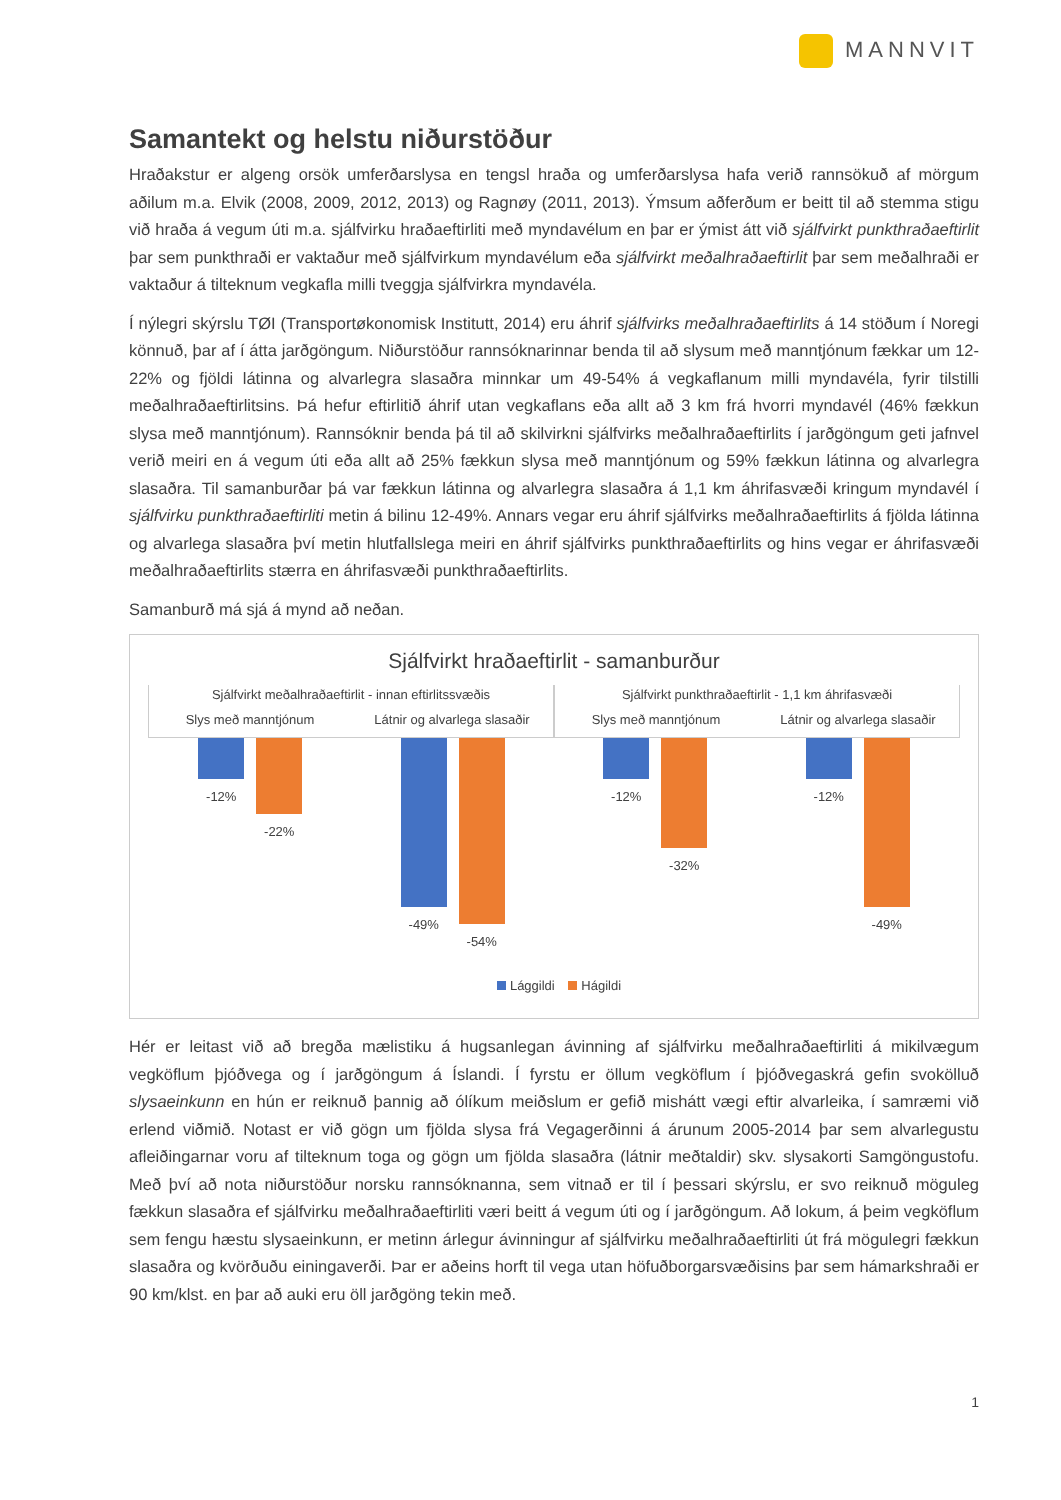MANNVIT
Samantekt og helstu niðurstöður
Hraðakstur er algeng orsök umferðarslysa en tengsl hraða og umferðarslysa hafa verið rannsökuð af mörgum aðilum m.a. Elvik (2008, 2009, 2012, 2013) og Ragnøy (2011, 2013). Ýmsum aðferðum er beitt til að stemma stigu við hraða á vegum úti m.a. sjálfvirku hraðaeftirliti með myndavélum en þar er ýmist átt við sjálfvirkt punkthraðaeftirlit þar sem punkthraði er vaktaður með sjálfvirkum myndavélum eða sjálfvirkt meðalhraðaeftirlit þar sem meðalhraði er vaktaður á tilteknum vegkafla milli tveggja sjálfvirkra myndavéla.
Í nýlegri skýrslu TØI (Transportøkonomisk Institutt, 2014) eru áhrif sjálfvirks meðalhraðaeftirlits á 14 stöðum í Noregi könnuð, þar af í átta jarðgöngum. Niðurstöður rannsóknarinnar benda til að slysum með manntjónum fækkar um 12-22% og fjöldi látinna og alvarlegra slasaðra minnkar um 49-54% á vegkaflanum milli myndavéla, fyrir tilstilli meðalhraðaeftirlitsins. Þá hefur eftirlitið áhrif utan vegkaflans eða allt að 3 km frá hvorri myndavél (46% fækkun slysa með manntjónum). Rannsóknir benda þá til að skilvirkni sjálfvirks meðalhraðaeftirlits í jarðgöngum geti jafnvel verið meiri en á vegum úti eða allt að 25% fækkun slysa með manntjónum og 59% fækkun látinna og alvarlegra slasaðra. Til samanburðar þá var fækkun látinna og alvarlegra slasaðra á 1,1 km áhrifasvæði kringum myndavél í sjálfvirku punkthraðaeftirliti metin á bilinu 12-49%. Annars vegar eru áhrif sjálfvirks meðalhraðaeftirlits á fjölda látinna og alvarlega slasaðra því metin hlutfallslega meiri en áhrif sjálfvirks punkthraðaeftirlits og hins vegar er áhrifasvæði meðalhraðaeftirlits stærra en áhrifasvæði punkthraðaeftirlits.
Samanburð má sjá á mynd að neðan.
Sjálfvirkt hraðaeftirlit - samanburður
Sjálfvirkt meðalhraðaeftirlit - innan eftirlitssvæðis
Slys með manntjónum Látnir og alvarlega slasaðir
Sjálfvirkt punkthraðaeftirlit - 1,1 km áhrifasvæði
Slys með manntjónum Látnir og alvarlega slasaðir
-12% -22% -49% -54% -12% -32% -12% -49%
Lággildi Hágildi
Hér er leitast við að bregða mælistiku á hugsanlegan ávinning af sjálfvirku meðalhraðaeftirliti á mikilvægum vegköflum þjóðvega og í jarðgöngum á Íslandi. Í fyrstu er öllum vegköflum í þjóðvegaskrá gefin svokölluð slysaeinkunn en hún er reiknuð þannig að ólíkum meiðslum er gefið mishátt vægi eftir alvarleika, í samræmi við erlend viðmið. Notast er við gögn um fjölda slysa frá Vegagerðinni á árunum 2005-2014 þar sem alvarlegustu afleiðingarnar voru af tilteknum toga og gögn um fjölda slasaðra (látnir meðtaldir) skv. slysakorti Samgöngustofu. Með því að nota niðurstöður norsku rannsóknanna, sem vitnað er til í þessari skýrslu, er svo reiknuð möguleg fækkun slasaðra ef sjálfvirku meðalhraðaeftirliti væri beitt á vegum úti og í jarðgöngum. Að lokum, á þeim vegköflum sem fengu hæstu slysaeinkunn, er metinn árlegur ávinningur af sjálfvirku meðalhraðaeftirliti út frá mögulegri fækkun slasaðra og kvörðuðu einingaverði. Þar er aðeins horft til vega utan höfuðborgarsvæðisins þar sem hámarkshraði er 90 km/klst. en þar að auki eru öll jarðgöng tekin með.
1